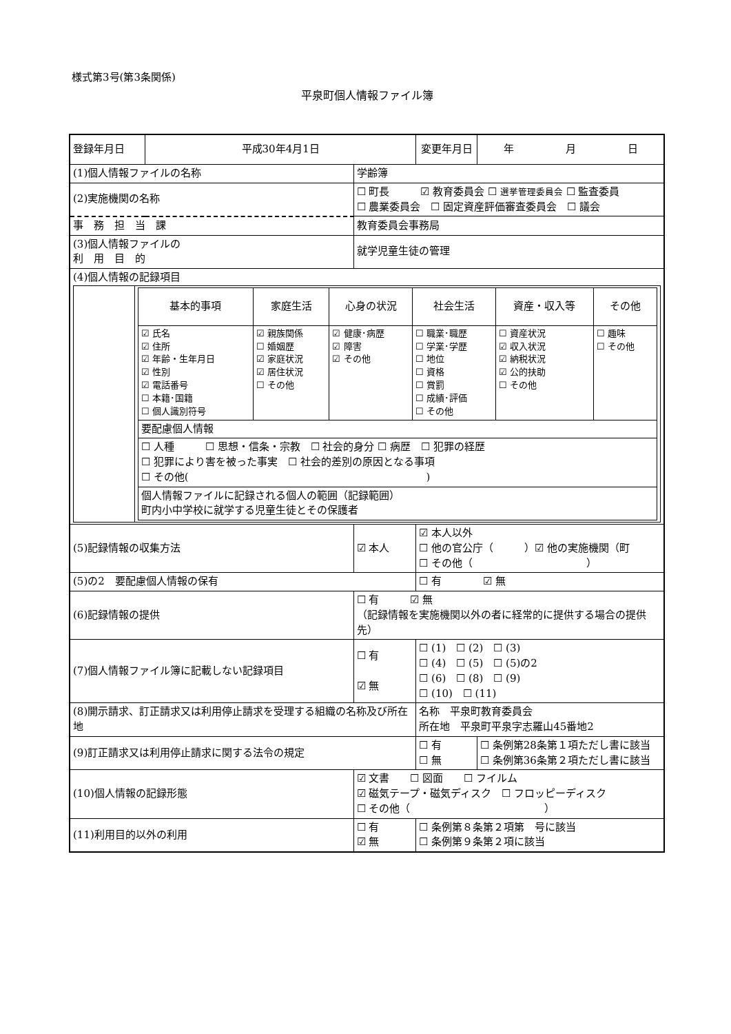様式第3号(第3条関係)
平泉町個人情報ファイル簿
| 登録年月日 | 平成30年4月1日 | | 変更年月日 | 年 月 日 |
| (1)個人情報ファイルの名称 | | 学齢簿 | | |
| (2)実施機関の名称 | | ☐ 町長 ☑ 教育委員会 ☐ 選挙管理委員会 ☐ 監査委員 ☐ 農業委員会 ☐ 固定資産評価審査委員会 ☐ 議会 | | |
| 事 務 担 当 課 | | 教育委員会事務局 | | |
| (3)個人情報ファイルの 利 用 目 的 | | 就学児童生徒の管理 | | |
| (4)個人情報の記録項目 / / / 基本的事項 / 家庭生活 / 心身の状況 / 社会生活 / 資産・収入等 / その他 / / ☑ 氏名 ☑ 住所 ☑ 年齢・生年月日 ☑ 性別 ☑ 電話番号 ☐ 本籍･国籍 ☐ 個人識別符号 / ☑ 親族関係 ☐ 婚姻歴 ☑ 家庭状況 ☑ 居住状況 ☐ その他 / ☑ 健康･病歴 ☑ 障害 ☑ その他 / ☐ 職業･職歴 ☐ 学業･学歴 ☐ 地位 ☐ 資格 ☐ 賞罰 ☐ 成績･評価 ☐ その他 / ☐ 資産状況 ☑ 収入状況 ☑ 納税状況 ☑ 公的扶助 ☐ その他 / ☐ 趣味 ☐ その他 / / 要配慮個人情報 / / / / / / / ☐ 人種 ☐ 思想・信条・宗教 ☐ 社会的身分 ☐ 病歴 ☐ 犯罪の経歴 ☐ 犯罪により害を被った事実 ☐ 社会的差別の原因となる事項 ☐ その他( ) / / / / / / / 個人情報ファイルに記録される個人の範囲（記録範囲） 町内小中学校に就学する児童生徒とその保護者 / / / / / / / | | | | |
| (5)記録情報の収集方法 | | ☑ 本人 | ☑ 本人以外 ☐ 他の官公庁（ ）☑ 他の実施機関（町 ☐ その他（ ） | |
| (5)の2 要配慮個人情報の保有 | | | ☐ 有 ☑ 無 | |
| (6)記録情報の提供 | | ☐ 有 ☑ 無 （記録情報を実施機関以外の者に経常的に提供する場合の提供先） | | |
| (7)個人情報ファイル簿に記載しない記録項目 | | ☐ 有 ☑ 無 | ☐ (1) ☐ (2) ☐ (3) ☐ (4) ☐ (5) ☐ (5)の2 ☐ (6) ☐ (8) ☐ (9) ☐ (10) ☐ (11) | |
| (8)開示請求、訂正請求又は利用停止請求を受理する組織の名称及び所在地 | | | 名称 平泉町教育委員会 所在地 平泉町平泉字志羅山45番地2 | |
| (9)訂正請求又は利用停止請求に関する法令の規定 | | | ☐ 有 ☐ 無 | ☐ 条例第28条第１項ただし書に該当 ☐ 条例第36条第２項ただし書に該当 |
| (10)個人情報の記録形態 | | ☑ 文書 ☐ 図面 ☐ フイルム ☑ 磁気テープ・磁気ディスク ☐ フロッピーディスク ☐ その他（ ） | | |
| (11)利用目的以外の利用 | | ☐ 有 ☑ 無 | ☐ 条例第８条第２項第 号に該当 ☐ 条例第９条第２項に該当 | |